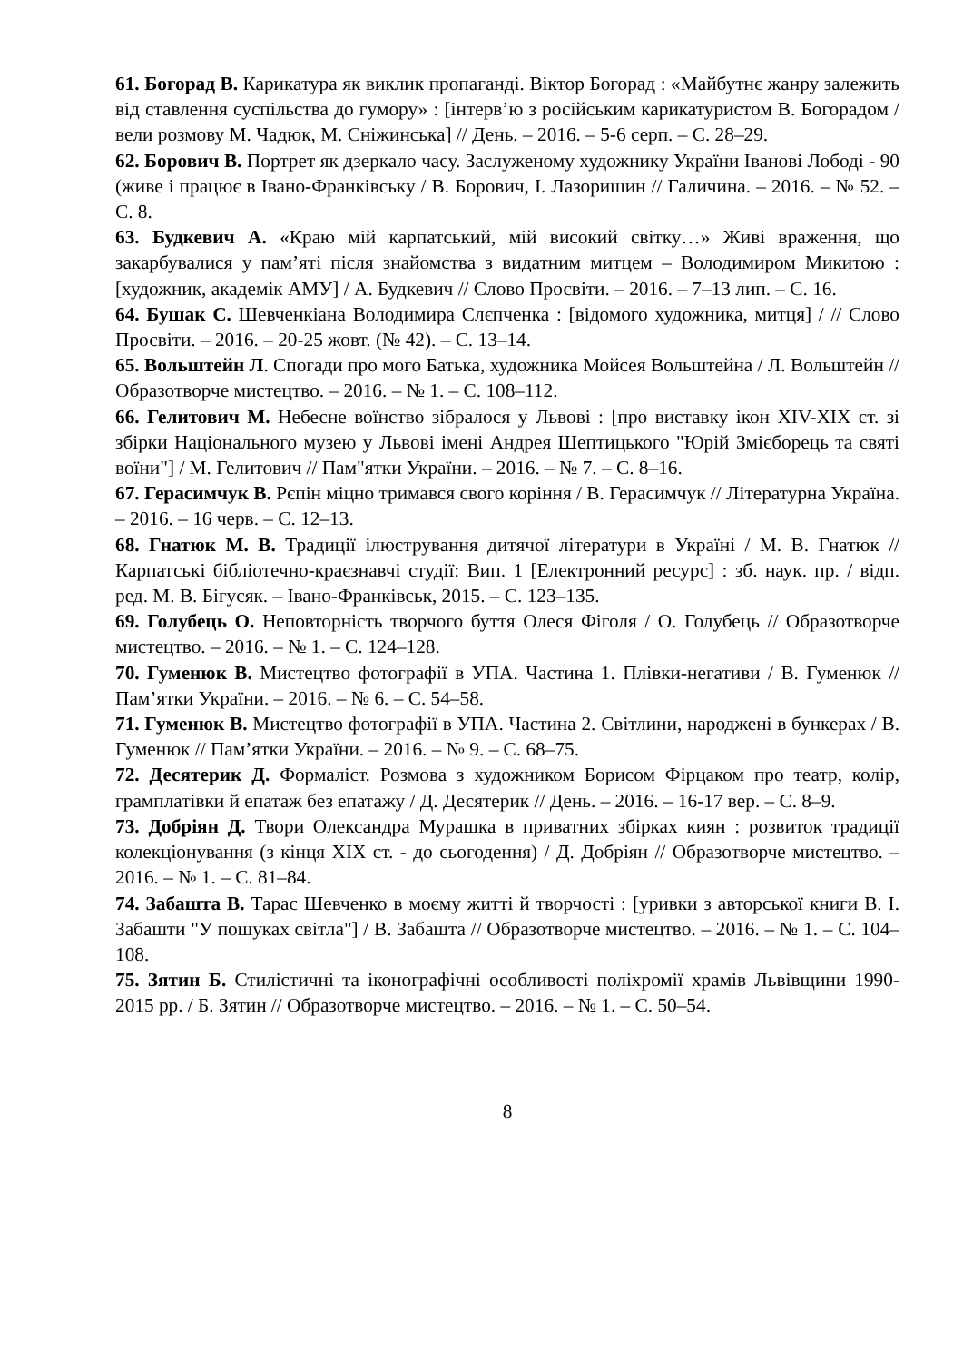61. Богорад В. Карикатура як виклик пропаганді. Віктор Богорад : «Майбутнє жанру залежить від ставлення суспільства до гумору» : [інтерв’ю з російським карикатуристом В. Богорадом / вели розмову М. Чадюк, М. Сніжинська] // День. – 2016. – 5-6 серп. – С. 28–29.
62. Борович В. Портрет як дзеркало часу. Заслуженому художнику України Іванові Лободі - 90 (живе і працює в Івано-Франківську / В. Борович, І. Лазоришин // Галичина. – 2016. – № 52. – С. 8.
63. Будкевич А. «Краю мій карпатський, мій високий світку…» Живі враження, що закарбувалися у пам’яті після знайомства з видатним митцем – Володимиром Микитою : [художник, академік АМУ] / А. Будкевич // Слово Просвіти. – 2016. – 7–13 лип. – С. 16.
64. Бушак С. Шевченкіана Володимира Слєпченка : [відомого художника, митця] / // Слово Просвіти. – 2016. – 20-25 жовт. (№ 42). – С. 13–14.
65. Вольштейн Л. Спогади про мого Батька, художника Мойсея Вольштейна / Л. Вольштейн // Образотворче мистецтво. – 2016. – № 1. – С. 108–112.
66. Гелитович М. Небесне воїнство зібралося у Львові : [про виставку ікон XIV-XIX ст. зі збірки Національного музею у Львові імені Андрея Шептицького "Юрій Змієборець та святі воїни"] / М. Гелитович // Пам"ятки України. – 2016. – № 7. – С. 8–16.
67. Герасимчук В. Рєпін міцно тримався свого коріння / В. Герасимчук // Літературна Україна. – 2016. – 16 черв. – С. 12–13.
68. Гнатюк М. В. Традиції ілюстрування дитячої літератури в Україні / М. В. Гнатюк // Карпатські бібліотечно-краєзнавчі студії: Вип. 1 [Електронний ресурс] : зб. наук. пр. / відп. ред. М. В. Бігусяк. – Івано-Франківськ, 2015. – С. 123–135.
69. Голубець О. Неповторність творчого буття Олеся Фіголя / О. Голубець // Образотворче мистецтво. – 2016. – № 1. – С. 124–128.
70. Гуменюк В. Мистецтво фотографії в УПА. Частина 1. Плівки-негативи / В. Гуменюк // Пам’ятки України. – 2016. – № 6. – С. 54–58.
71. Гуменюк В. Мистецтво фотографії в УПА. Частина 2. Світлини, народжені в бункерах / В. Гуменюк // Пам’ятки України. – 2016. – № 9. – С. 68–75.
72. Десятерик Д. Формаліст. Розмова з художником Борисом Фірцаком про театр, колір, грамплатівки й епатаж без епатажу / Д. Десятерик // День. – 2016. – 16-17 вер. – С. 8–9.
73. Добріян Д. Твори Олександра Мурашка в приватних збірках киян : розвиток традиції колекціонування (з кінця XIX ст. - до сьогодення) / Д. Добріян // Образотворче мистецтво. – 2016. – № 1. – С. 81–84.
74. Забашта В. Тарас Шевченко в моєму житті й творчості : [уривки з авторської книги В. І. Забашти "У пошуках світла"] / В. Забашта // Образотворче мистецтво. – 2016. – № 1. – С. 104–108.
75. Зятин Б. Стилістичні та іконографічні особливості поліхромії храмів Львівщини 1990-2015 рр. / Б. Зятин // Образотворче мистецтво. – 2016. – № 1. – С. 50–54.
8